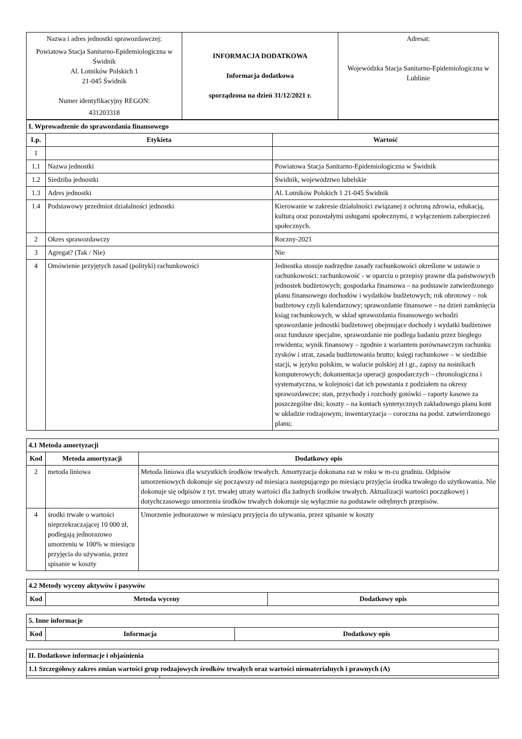| Nazwa i adres jednostki sprawozdawczej: Powiatowa Stacja Sanitarno-Epidemiologiczna w Świdnik Al. Lotników Polskich 1 21-045 Świdnik Numer identyfikacyjny REGON: 431203318 | INFORMACJA DODATKOWA Informacja dodatkowa sporządzona na dzień 31/12/2021 r. | Adresat: Wojewódzka Stacja Sanitarno-Epidemiologiczna w Lublinie |
| I. Wprowadzenie do sprawozdania finansowego | | |
| Lp. | Etykieta | Wartość |
| 1 | | |
| 1.1 | Nazwa jednostki | Powiatowa Stacja Sanitarno-Epidemiologiczna w Świdnik |
| 1.2 | Siedziba jednostki | Świdnik, województwo lubelskie |
| 1.3 | Adres jednostki | Al. Lotników Polskich 1 21-045 Świdnik |
| 1.4 | Podstawowy przedmiot działalności jednostki | Kierowanie w zakresie działalności związanej z ochroną zdrowia, edukacją, kulturą oraz pozostałymi usługami społecznymi, z wyłączeniem zabezpieczeń społecznych. |
| 2 | Okres sprawozdawczy | Roczny-2021 |
| 3 | Agregat? (Tak / Nie) | Nie |
| 4 | Omówienie przyjętych zasad (polityki) rachunkowości | Jednostka stosuje nadrzędne zasady rachunkowości określone w ustawie o rachunkowości: rachunkowość - w oparciu o przepisy prawne dla państwowych jednostek budżetowych; gospodarka finansowa – na podstawie zatwierdzonego planu finansowego dochodów i wydatków budżetowych; rok obrotowy – rok budżetowy czyli kalendarzowy; sprawozdanie finansowe – na dzień zamknięcia ksiąg rachunkowych, w skład sprawozdania finansowego wchodzi sprawozdanie jednostki budżetowej obejmujące dochody i wydatki budżetowe oraz fundusze specjalne, sprawozdanie nie podlega badaniu przez biegłego rewidenta; wynik finansowy – zgodnie z wariantem porównawczym rachunku zysków i strat, zasada budżetowania brutto; księgi rachunkowe – w siedzibie stacji, w języku polskim, w walucie polskiej zł i gr., zapisy na nośnikach komputerowych; dokumentacja operacji gospodarczych – chronologiczna i systematyczna, w kolejności dat ich powstania z podziałem na okresy sprawozdawcze; stan, przychody i rozchody gotówki – raporty kasowe za poszczególne dni; koszty – na kontach syntetycznych zakładowego planu kont w układzie rodzajowym; inwentaryzacja – coroczna na podst. zatwierdzonego planu; |
| 4.1 Metoda amortyzacji | | |
| Kod | Metoda amortyzacji | Dodatkowy opis |
| 2 | metoda liniowa | Metoda liniowa dla wszystkich środków trwałych. Amortyzacja dokonana raz w roku w m-cu grudniu. Odpisów umorzeniowych dokonuje się począwszy od miesiąca następującego po miesiącu przyjęcia środka trwałego do użytkowania. Nie dokonuje się odpisów z tyt. trwałej utraty wartości dla żadnych środków trwałych. Aktualizacji wartości początkowej i dotychczasowego umorzenia środków trwałych dokonuje się wyłącznie na podstawie odrębnych przepisów. |
| 4 | środki trwałe o wartości nieprzekraczającej 10 000 zł, podlegają jednorazowo umorzeniu w 100% w miesiącu przyjęcia do używania, przez spisanie w koszty | Umorzenie jednorazowe w miesiącu przyjęcia do używania, przez spisanie w koszty |
| 4.2 Metody wyceny aktywów i pasywów | | |
| Kod | Metoda wyceny | Dodatkowy opis |
| 5. Inne informacje | | |
| Kod | Informacja | Dodatkowy opis |
| II. Dodatkowe informacje i objaśnienia | |
| 1.1 Szczegółowy zakres zmian wartości grup rodzajowych środków trwałych oraz wartości niematerialnych i prawnych (A) | |